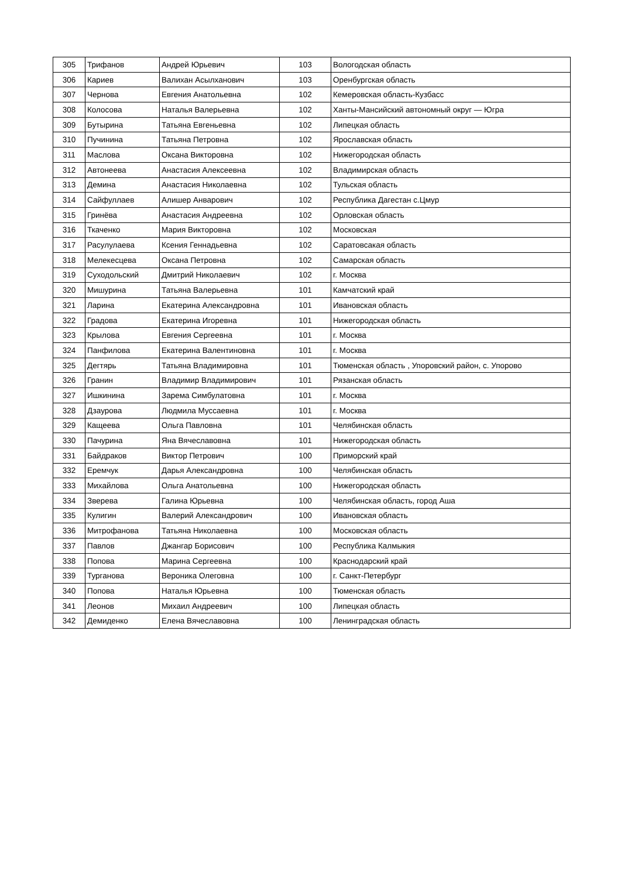| 305 | Трифанов | Андрей Юрьевич | 103 | Вологодская область |
| 306 | Кариев | Валихан Асылханович | 103 | Оренбургская область |
| 307 | Чернова | Евгения Анатольевна | 102 | Кемеровская область-Кузбасс |
| 308 | Колосова | Наталья Валерьевна | 102 | Ханты-Мансийский автономный округ — Югра |
| 309 | Бутырина | Татьяна Евгеньевна | 102 | Липецкая область |
| 310 | Пучинина | Татьяна Петровна | 102 | Ярославская область |
| 311 | Маслова | Оксана Викторовна | 102 | Нижегородская область |
| 312 | Автонеева | Анастасия Алексеевна | 102 | Владимирская область |
| 313 | Демина | Анастасия Николаевна | 102 | Тульская область |
| 314 | Сайфуллаев | Алишер Анварович | 102 | Республика Дагестан с.Цмур |
| 315 | Гринёва | Анастасия Андреевна | 102 | Орловская область |
| 316 | Ткаченко | Мария Викторовна | 102 | Московская |
| 317 | Расулулаева | Ксения Геннадьевна | 102 | Саратовсакая область |
| 318 | Мелекесцева | Оксана Петровна | 102 | Самарская область |
| 319 | Суходольский | Дмитрий Николаевич | 102 | г. Москва |
| 320 | Мишурина | Татьяна Валерьевна | 101 | Камчатский край |
| 321 | Ларина | Екатерина Александровна | 101 | Ивановская область |
| 322 | Градова | Екатерина Игоревна | 101 | Нижегородская область |
| 323 | Крылова | Евгения Сергеевна | 101 | г. Москва |
| 324 | Панфилова | Екатерина Валентиновна | 101 | г. Москва |
| 325 | Дегтярь | Татьяна Владимировна | 101 | Тюменская область , Упоровский район, с. Упорово |
| 326 | Гранин | Владимир Владимирович | 101 | Рязанская область |
| 327 | Ишкинина | Зарема Симбулатовна | 101 | г. Москва |
| 328 | Дзаурова | Людмила Муссаевна | 101 | г. Москва |
| 329 | Кащеева | Ольга Павловна | 101 | Челябинская область |
| 330 | Пачурина | Яна Вячеславовна | 101 | Нижегородская область |
| 331 | Байдраков | Виктор Петрович | 100 | Приморский край |
| 332 | Еремчук | Дарья Александровна | 100 | Челябинская область |
| 333 | Михайлова | Ольга Анатольевна | 100 | Нижегородская область |
| 334 | Зверева | Галина Юрьевна | 100 | Челябинская область, город Аша |
| 335 | Кулигин | Валерий Александрович | 100 | Ивановская область |
| 336 | Митрофанова | Татьяна Николаевна | 100 | Московская область |
| 337 | Павлов | Джангар Борисович | 100 | Республика Калмыкия |
| 338 | Попова | Марина Сергеевна | 100 | Краснодарский край |
| 339 | Турганова | Вероника Олеговна | 100 | г. Санкт-Петербург |
| 340 | Попова | Наталья Юрьевна | 100 | Тюменская область |
| 341 | Леонов | Михаил Андреевич | 100 | Липецкая область |
| 342 | Демиденко | Елена Вячеславовна | 100 | Ленинградская область |